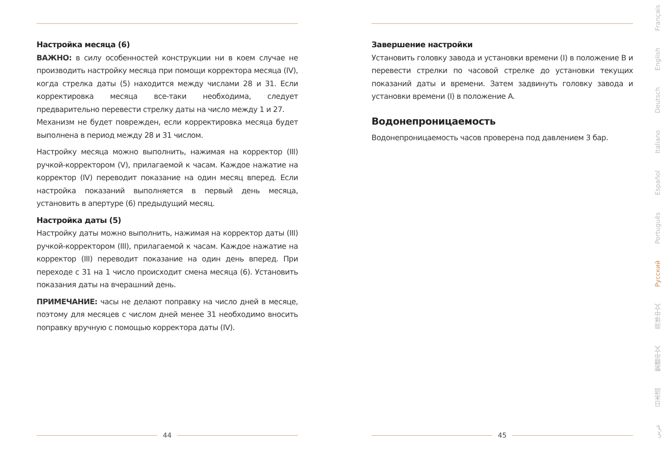Настройка месяца (6)
ВАЖНО: в силу особенностей конструкции ни в коем случае не производить настройку месяца при помощи корректора месяца (IV), когда стрелка даты (5) находится между числами 28 и 31. Если корректировка месяца все-таки необходима, следует предварительно перевести стрелку даты на число между 1 и 27.
Механизм не будет поврежден, если корректировка месяца будет выполнена в период между 28 и 31 числом.
Настройку месяца можно выполнить, нажимая на корректор (III) ручкой-корректором (V), прилагаемой к часам. Каждое нажатие на корректор (IV) переводит показание на один месяц вперед. Если настройка показаний выполняется в первый день месяца, установить в апертуре (6) предыдущий месяц.
Настройка даты (5)
Настройку даты можно выполнить, нажимая на корректор даты (III) ручкой-корректором (III), прилагаемой к часам. Каждое нажатие на корректор (III) переводит показание на один день вперед. При переходе с 31 на 1 число происходит смена месяца (6). Установить показания даты на вчерашний день.
ПРИМЕЧАНИЕ: часы не делают поправку на число дней в месяце, поэтому для месяцев с числом дней менее 31 необходимо вносить поправку вручную с помощью корректора даты (IV).
Завершение настройки
Установить головку завода и установки времени (I) в положение B и перевести стрелки по часовой стрелке до установки текущих показаний даты и времени. Затем задвинуть головку завода и установки времени (I) в положение A.
Водонепроницаемость
Водонепроницаемость часов проверена под давлением 3 бар.
44 45
Français
English
Deutsch
Italiano
Español
Português
Русский
简体中文
繁體中文
日本語
عربي